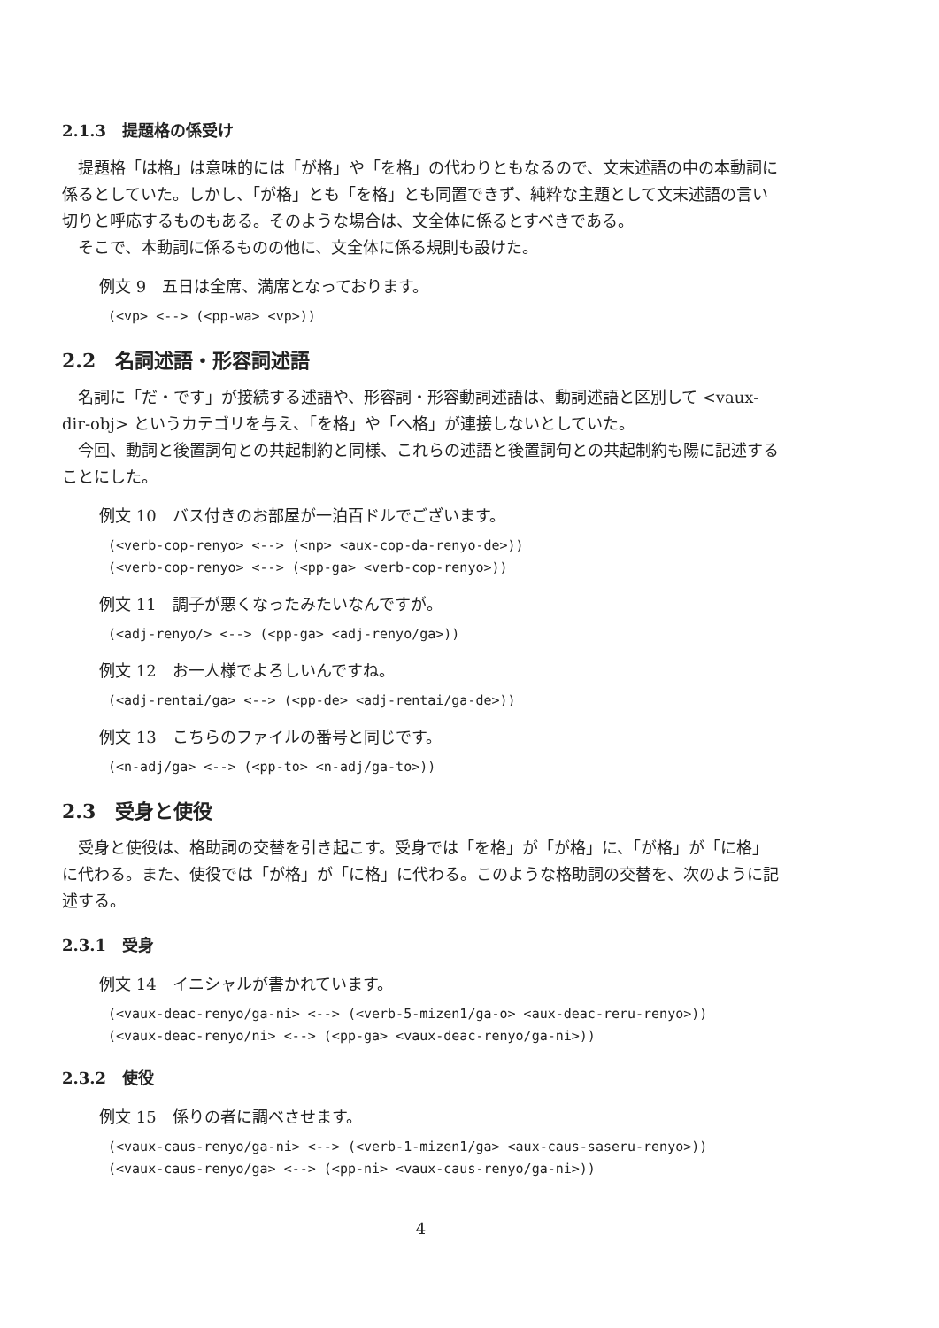2.1.3　提題格の係受け
提題格「は格」は意味的には「が格」や「を格」の代わりともなるので、文末述語の中の本動詞に係るとしていた。しかし、「が格」とも「を格」とも同置できず、純粋な主題として文末述語の言い切りと呼応するものもある。そのような場合は、文全体に係るとすべきである。
そこで、本動詞に係るものの他に、文全体に係る規則も設けた。
例文 9　五日は全席、満席となっております。
(<vp> <--> (<pp-wa> <vp>))
2.2　名詞述語・形容詞述語
名詞に「だ・です」が接続する述語や、形容詞・形容動詞述語は、動詞述語と区別して <vaux-dir-obj> というカテゴリを与え、「を格」や「へ格」が連接しないとしていた。
今回、動詞と後置詞句との共起制約と同様、これらの述語と後置詞句との共起制約も陽に記述することにした。
例文 10　バス付きのお部屋が一泊百ドルでございます。
(<verb-cop-renyo> <--> (<np> <aux-cop-da-renyo-de>)) (<verb-cop-renyo> <--> (<pp-ga> <verb-cop-renyo>))
例文 11　調子が悪くなったみたいなんですが。
(<adj-renyo/> <--> (<pp-ga> <adj-renyo/ga>))
例文 12　お一人様でよろしいんですね。
(<adj-rentai/ga> <--> (<pp-de> <adj-rentai/ga-de>))
例文 13　こちらのファイルの番号と同じです。
(<n-adj/ga> <--> (<pp-to> <n-adj/ga-to>))
2.3　受身と使役
受身と使役は、格助詞の交替を引き起こす。受身では「を格」が「が格」に、「が格」が「に格」に代わる。また、使役では「が格」が「に格」に代わる。このような格助詞の交替を、次のように記述する。
2.3.1　受身
例文 14　イニシャルが書かれています。
(<vaux-deac-renyo/ga-ni> <--> (<verb-5-mizen1/ga-o> <aux-deac-reru-renyo>)) (<vaux-deac-renyo/ni> <--> (<pp-ga> <vaux-deac-renyo/ga-ni>))
2.3.2　使役
例文 15　係りの者に調べさせます。
(<vaux-caus-renyo/ga-ni> <--> (<verb-1-mizen1/ga> <aux-caus-saseru-renyo>)) (<vaux-caus-renyo/ga> <--> (<pp-ni> <vaux-caus-renyo/ga-ni>))
4